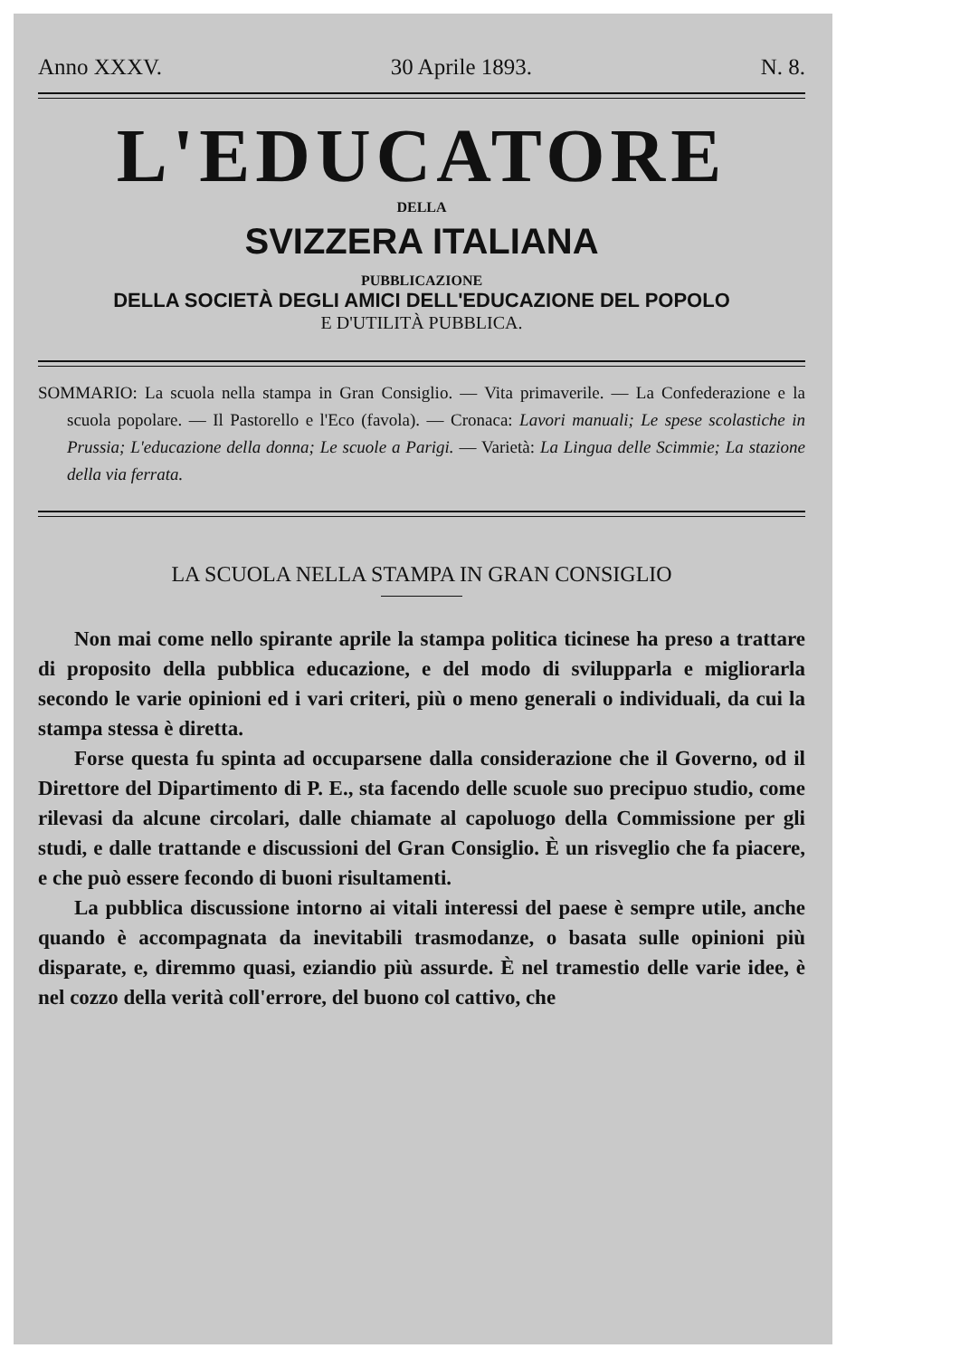Anno XXXV. 30 Aprile 1893. N. 8.
L'EDUCATORE
DELLA
SVIZZERA ITALIANA
PUBBLICAZIONE
DELLA SOCIETÀ DEGLI AMICI DELL'EDUCAZIONE DEL POPOLO
E D'UTILITÀ PUBBLICA.
SOMMARIO: La scuola nella stampa in Gran Consiglio. — Vita primaverile. — La Confederazione e la scuola popolare. — Il Pastorello e l'Eco (favola). — Cronaca: Lavori manuali; Le spese scolastiche in Prussia; L'educazione della donna; Le scuole a Parigi. — Varietà: La Lingua delle Scimmie; La stazione della via ferrata.
LA SCUOLA NELLA STAMPA IN GRAN CONSIGLIO
Non mai come nello spirante aprile la stampa politica ticinese ha preso a trattare di proposito della pubblica educazione, e del modo di svilupparla e migliorarla secondo le varie opinioni ed i vari criteri, più o meno generali o individuali, da cui la stampa stessa è diretta.
Forse questa fu spinta ad occuparsene dalla considerazione che il Governo, od il Direttore del Dipartimento di P. E., sta facendo delle scuole suo precipuo studio, come rilevasi da alcune circolari, dalle chiamate al capoluogo della Commissione per gli studi, e dalle trattande e discussioni del Gran Consiglio. È un risveglio che fa piacere, e che può essere fecondo di buoni risultamenti.
La pubblica discussione intorno ai vitali interessi del paese è sempre utile, anche quando è accompagnata da inevitabili trasmodanze, o basata sulle opinioni più disparate, e, diremmo quasi, eziandio più assurde. È nel tramestio delle varie idee, è nel cozzo della verità coll'errore, del buono col cattivo, che